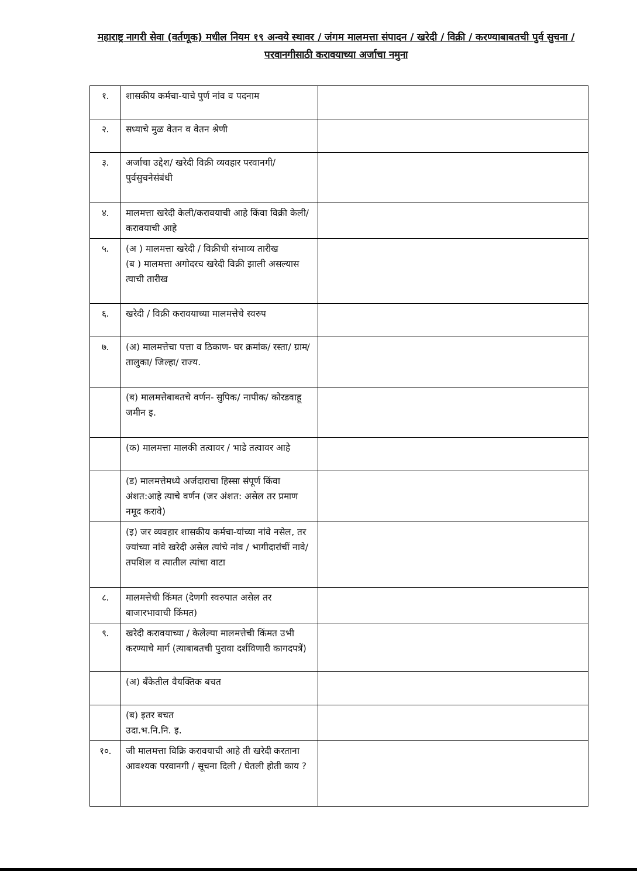महाराष्ट्र नागरी सेवा (वर्तणूक) मधील नियम १९ अन्वये स्थावर / जंगम मालमत्ता संपादन / खरेदी / विक्री / करण्याबाबतची पुर्व सुचना / परवानगीसाठी करावयाच्या अर्जाचा नमुना
| १. | शासकीय कर्मचा-याचे पुर्ण नांव व पदनाम | |
| २. | सध्याचे मुळ वेतन व वेतन श्रेणी | |
| ३. | अर्जाचा उद्देश/ खरेदी विक्री व्यवहार परवानगी/ पुर्वसुचनेसंबंधी | |
| ४. | मालमत्ता खरेदी केली/करावयाची आहे किंवा विक्री केली/करावयाची आहे | |
| ५. | (अ ) मालमत्ता खरेदी / विक्रीची संभाव्य तारीख (ब ) मालमत्ता अगोदरच खरेदी विक्री झाली असल्यास त्याची तारीख | |
| ६. | खरेदी / विक्री करावयाच्या मालमत्तेचे स्वरुप | |
| ७. | (अ) मालमत्तेचा पत्ता व ठिकाण- घर क्रमांक/ रस्ता/ ग्राम/ तालुका/ जिल्हा/ राज्य. | |
| | (ब) मालमत्तेबाबतचे वर्णन- सुपिक/ नापीक/ कोरडवाहू जमीन इ. | |
| | (क) मालमत्ता मालकी तत्वावर / भाडे तत्वावर आहे | |
| | (ड) मालमत्तेमध्ये अर्जदाराचा हिस्सा संपूर्ण किंवा अंशत:आहे त्याचे वर्णन (जर अंशत: असेल तर प्रमाण नमूद करावे) | |
| | (इ) जर व्यवहार शासकीय कर्मचा-यांच्या नांवे नसेल, तर ज्यांच्या नांवे खरेदी असेल त्यांचे नांव / भागीदारांचीं नावे/ तपशिल व त्यातील त्यांचा वाटा | |
| ८. | मालमत्तेची किंमत (देणगी स्वरुपात असेल तर बाजारभावाची किंमत) | |
| ९. | खरेदी करावयाच्या / केलेल्या मालमत्तेची किंमत उभी करण्याचे मार्ग (त्याबाबतची पुरावा दर्शविणारी कागदपत्रें) | |
| | (अ) बँकेतील वैयक्तिक बचत | |
| | (ब) इतर बचत उदा.भ.नि.नि. इ. | |
| १०. | जी मालमत्ता विक्रि करावयाची आहे ती खरेदी करताना आवश्यक परवानगी / सूचना दिली / घेतली होती काय ? | |